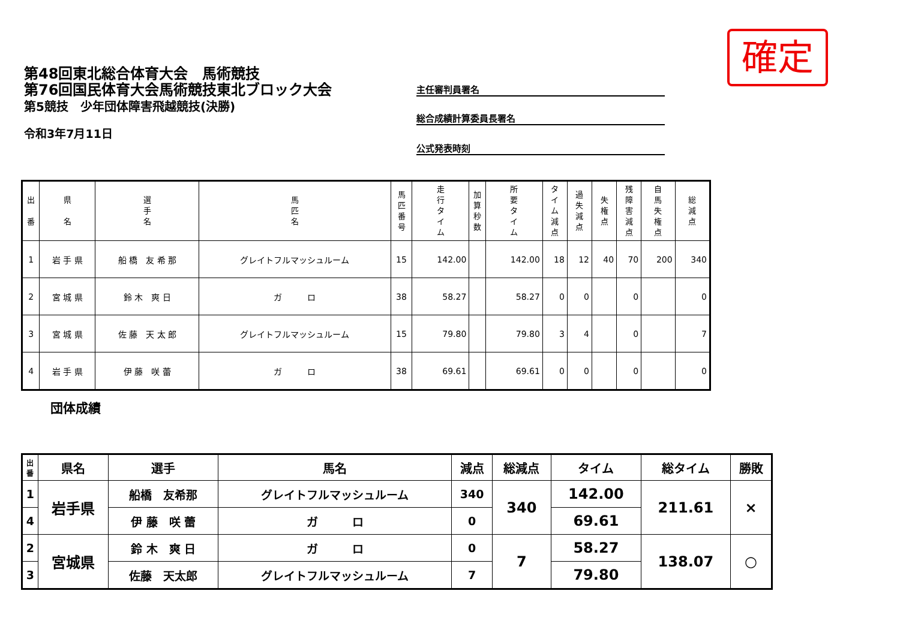確定
第48回東北総合体育大会　馬術競技
第76回国民体育大会馬術競技東北ブロック大会
第5競技　少年団体障害飛越競技(決勝)
令和3年7月11日
主任審判員署名
総合成績計算委員長署名
公式発表時刻
| 出 番 | 県 名 | 選 手 名 | 馬 匹 名 | 馬 匹 番 号 | 走 行 タ イ ム | 加 算 秒 数 | 所 要 タ イ ム | タ イ ム 減 点 | 過 失 減 点 | 失 権 点 | 残 障 害 減 点 | 自 馬 失 権 点 | 総 減 点 |
| --- | --- | --- | --- | --- | --- | --- | --- | --- | --- | --- | --- | --- | --- |
| 1 | 岩 手 県 | 船 橋 友 希 那 | グレイトフルマッシュルーム | 15 | 142.00 | | 142.00 | 18 | 12 | 40 | 70 | 200 | 340 |
| 2 | 宮 城 県 | 鈴 木 爽 日 | ガ ロ | 38 | 58.27 | | 58.27 | 0 | 0 | | 0 | | 0 |
| 3 | 宮 城 県 | 佐 藤 天 太 郎 | グレイトフルマッシュルーム | 15 | 79.80 | | 79.80 | 3 | 4 | | 0 | | 7 |
| 4 | 岩 手 県 | 伊 藤 咲 蕾 | ガ ロ | 38 | 69.61 | | 69.61 | 0 | 0 | | 0 | | 0 |
団体成績
| 出 番 | 県名 | 選手 | 馬名 | 減点 | 総減点 | タイム | 総タイム | 勝敗 |
| --- | --- | --- | --- | --- | --- | --- | --- | --- |
| 1 | 岩手県 | 船橋 友希那 | グレイトフルマッシュルーム | 340 | 340 | 142.00 | 211.61 | × |
| 4 | | 伊 藤 咲 蕾 | ガ ロ | 0 | | 69.61 | | |
| 2 | 宮城県 | 鈴 木 爽 日 | ガ ロ | 0 | 7 | 58.27 | 138.07 | ○ |
| 3 | | 佐藤 天太郎 | グレイトフルマッシュルーム | 7 | | 79.80 | | |